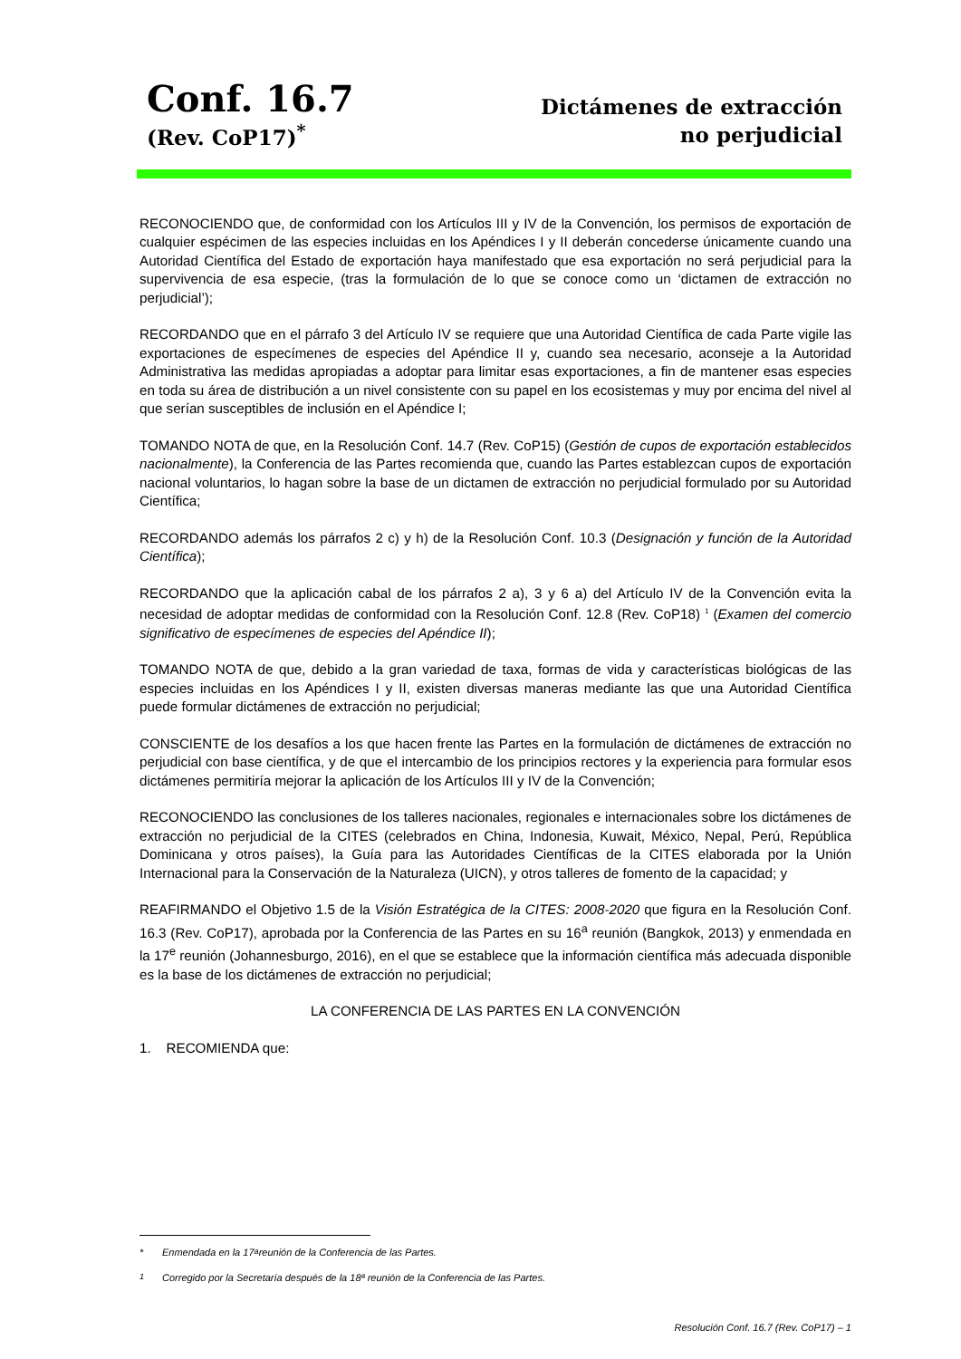Conf. 16.7
(Rev. CoP17)<sup>*</sup>
Dictámenes de extracción
no perjudicial
RECONOCIENDO que, de conformidad con los Artículos III y IV de la Convención, los permisos de exportación de cualquier espécimen de las especies incluidas en los Apéndices I y II deberán concederse únicamente cuando una Autoridad Científica del Estado de exportación haya manifestado que esa exportación no será perjudicial para la supervivencia de esa especie, (tras la formulación de lo que se conoce como un ‘dictamen de extracción no perjudicial’);
RECORDANDO que en el párrafo 3 del Artículo IV se requiere que una Autoridad Científica de cada Parte vigile las exportaciones de especímenes de especies del Apéndice II y, cuando sea necesario, aconseje a la Autoridad Administrativa las medidas apropiadas a adoptar para limitar esas exportaciones, a fin de mantener esas especies en toda su área de distribución a un nivel consistente con su papel en los ecosistemas y muy por encima del nivel al que serían susceptibles de inclusión en el Apéndice I;
TOMANDO NOTA de que, en la Resolución Conf. 14.7 (Rev. CoP15) (Gestión de cupos de exportación establecidos nacionalmente), la Conferencia de las Partes recomienda que, cuando las Partes establezcan cupos de exportación nacional voluntarios, lo hagan sobre la base de un dictamen de extracción no perjudicial formulado por su Autoridad Científica;
RECORDANDO además los párrafos 2 c) y h) de la Resolución Conf. 10.3 (Designación y función de la Autoridad Científica);
RECORDANDO que la aplicación cabal de los párrafos 2 a), 3 y 6 a) del Artículo IV de la Convención evita la necesidad de adoptar medidas de conformidad con la Resolución Conf. 12.8 (Rev. CoP18) <sup>1</sup> (Examen del comercio significativo de especímenes de especies del Apéndice II);
TOMANDO NOTA de que, debido a la gran variedad de taxa, formas de vida y características biológicas de las especies incluidas en los Apéndices I y II, existen diversas maneras mediante las que una Autoridad Científica puede formular dictámenes de extracción no perjudicial;
CONSCIENTE de los desafíos a los que hacen frente las Partes en la formulación de dictámenes de extracción no perjudicial con base científica, y de que el intercambio de los principios rectores y la experiencia para formular esos dictámenes permitiría mejorar la aplicación de los Artículos III y IV de la Convención;
RECONOCIENDO las conclusiones de los talleres nacionales, regionales e internacionales sobre los dictámenes de extracción no perjudicial de la CITES (celebrados en China, Indonesia, Kuwait, México, Nepal, Perú, República Dominicana y otros países), la Guía para las Autoridades Científicas de la CITES elaborada por la Unión Internacional para la Conservación de la Naturaleza (UICN), y otros talleres de fomento de la capacidad; y
REAFIRMANDO el Objetivo 1.5 de la Visión Estratégica de la CITES: 2008-2020 que figura en la Resolución Conf. 16.3 (Rev. CoP17), aprobada por la Conferencia de las Partes en su 16<sup>a</sup> reunión (Bangkok, 2013) y enmendada en la 17<sup>e</sup> reunión (Johannesburgo, 2016), en el que se establece que la información científica más adecuada disponible es la base de los dictámenes de extracción no perjudicial;
LA CONFERENCIA DE LAS PARTES EN LA CONVENCIÓN
1. RECOMIENDA que:
* Enmendada en la 17<sup>a</sup> reunión de la Conferencia de las Partes.
<sup>1</sup> Corregido por la Secretaría después de la 18ª reunión de la Conferencia de las Partes.
Resolución Conf. 16.7 (Rev. CoP17) – 1